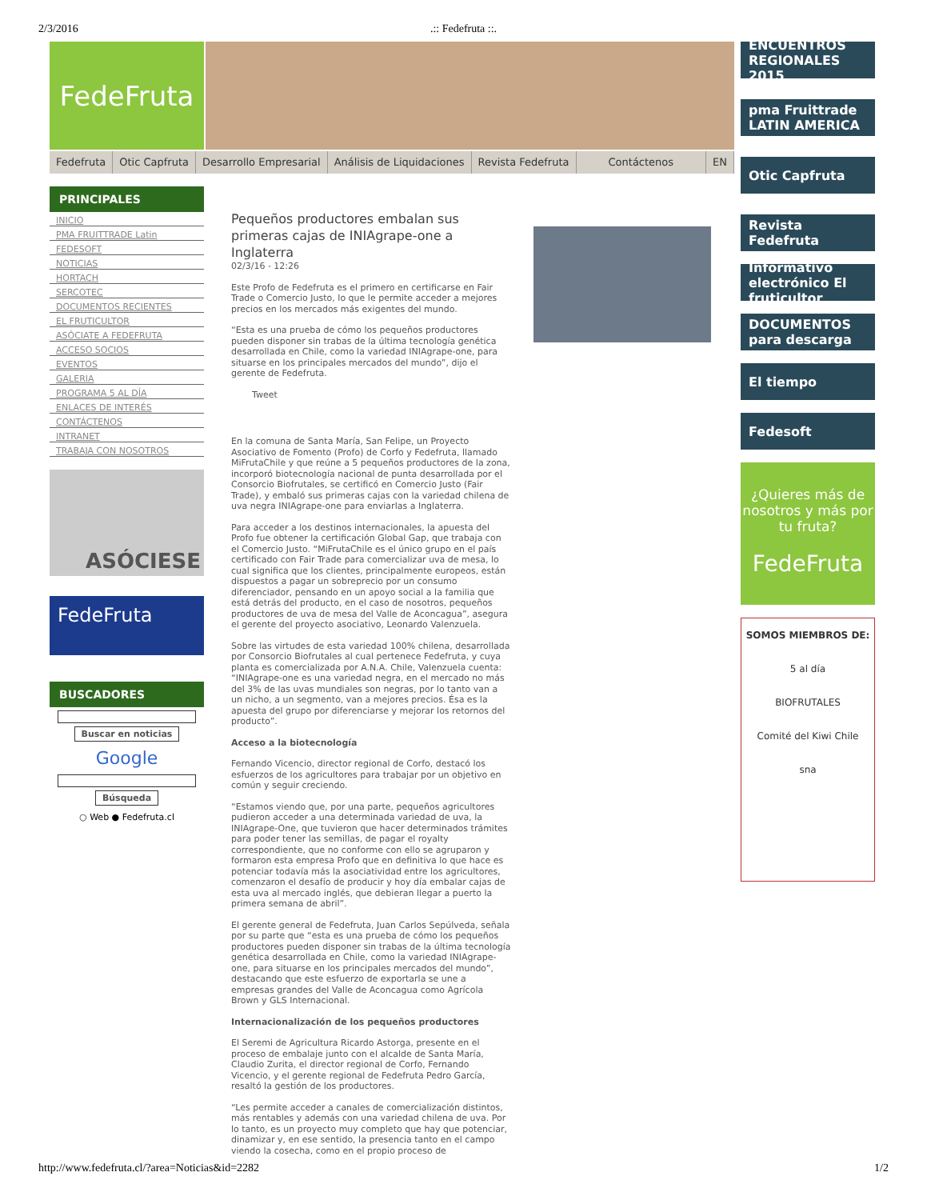2/3/2016.:: Fedefruta ::.
FedeFruta
Fedefruta Otic Capfruta Desarrollo Empresarial Análisis de Liquidaciones Revista Fedefruta Contáctenos EN
PRINCIPALES
INICIO
PMA FRUITTRADE Latin
FEDESOFT
NOTICIAS
HORTACH
SERCOTEC
DOCUMENTOS RECIENTES
EL FRUTICULTOR
ASÓCIATE A FEDEFRUTA
ACCESO SOCIOS
EVENTOS
GALERIA
PROGRAMA 5 AL DÍA
ENLACES DE INTERÉS
CONTÁCTENOS
INTRANET
TRABAJA CON NOSOTROS
ASÓCIESE
FedeFruta
BUSCADORES
Buscar en noticias
Google
Búsqueda
○ Web ● Fedefruta.cl
Pequeños productores embalan sus primeras cajas de INIAgrape-one a Inglaterra
02/3/16 - 12:26
Este Profo de Fedefruta es el primero en certificarse en Fair Trade o Comercio Justo, lo que le permite acceder a mejores precios en los mercados más exigentes del mundo.
“Esta es una prueba de cómo los pequeños productores pueden disponer sin trabas de la última tecnología genética desarrollada en Chile, como la variedad INIAgrape-one, para situarse en los principales mercados del mundo”, dijo el gerente de Fedefruta.
Tweet
En la comuna de Santa María, San Felipe, un Proyecto Asociativo de Fomento (Profo) de Corfo y Fedefruta, llamado MiFrutaChile y que reúne a 5 pequeños productores de la zona, incorporó biotecnología nacional de punta desarrollada por el Consorcio Biofrutales, se certificó en Comercio Justo (Fair Trade), y embaló sus primeras cajas con la variedad chilena de uva negra INIAgrape-one para enviarlas a Inglaterra.
Para acceder a los destinos internacionales, la apuesta del Profo fue obtener la certificación Global Gap, que trabaja con el Comercio Justo. “MiFrutaChile es el único grupo en el país certificado con Fair Trade para comercializar uva de mesa, lo cual significa que los clientes, principalmente europeos, están dispuestos a pagar un sobreprecio por un consumo diferenciador, pensando en un apoyo social a la familia que está detrás del producto, en el caso de nosotros, pequeños productores de uva de mesa del Valle de Aconcagua”, asegura el gerente del proyecto asociativo, Leonardo Valenzuela.
Sobre las virtudes de esta variedad 100% chilena, desarrollada por Consorcio Biofrutales al cual pertenece Fedefruta, y cuya planta es comercializada por A.N.A. Chile, Valenzuela cuenta: “INIAgrape-one es una variedad negra, en el mercado no más del 3% de las uvas mundiales son negras, por lo tanto van a un nicho, a un segmento, van a mejores precios. Ésa es la apuesta del grupo por diferenciarse y mejorar los retornos del producto”.
Acceso a la biotecnología
Fernando Vicencio, director regional de Corfo, destacó los esfuerzos de los agricultores para trabajar por un objetivo en común y seguir creciendo.
“Estamos viendo que, por una parte, pequeños agricultores pudieron acceder a una determinada variedad de uva, la INIAgrape-One, que tuvieron que hacer determinados trámites para poder tener las semillas, de pagar el royalty correspondiente, que no conforme con ello se agruparon y formaron esta empresa Profo que en definitiva lo que hace es potenciar todavía más la asociatividad entre los agricultores, comenzaron el desafío de producir y hoy día embalar cajas de esta uva al mercado inglés, que debieran llegar a puerto la primera semana de abril”.
El gerente general de Fedefruta, Juan Carlos Sepúlveda, señala por su parte que “esta es una prueba de cómo los pequeños productores pueden disponer sin trabas de la última tecnología genética desarrollada en Chile, como la variedad INIAgrape-one, para situarse en los principales mercados del mundo”, destacando que este esfuerzo de exportarla se une a empresas grandes del Valle de Aconcagua como Agrícola Brown y GLS Internacional.
Internacionalización de los pequeños productores
El Seremi de Agricultura Ricardo Astorga, presente en el proceso de embalaje junto con el alcalde de Santa María, Claudio Zurita, el director regional de Corfo, Fernando Vicencio, y el gerente regional de Fedefruta Pedro García, resaltó la gestión de los productores.
“Les permite acceder a canales de comercialización distintos, más rentables y además con una variedad chilena de uva. Por lo tanto, es un proyecto muy completo que hay que potenciar, dinamizar y, en ese sentido, la presencia tanto en el campo viendo la cosecha, como en el propio proceso de
ENCUENTROS REGIONALES 2015
pma Fruittrade LATIN AMERICA
Otic Capfruta
Revista Fedefruta
Informativo electrónico El fruticultor
DOCUMENTOS para descarga
El tiempo
Fedesoft
¿Quieres más de nosotros y más por tu fruta?
FedeFruta
SOMOS MIEMBROS DE:
5 al día
BIOFRUTALES
Comité del Kiwi Chile
sna
http://www.fedefruta.cl/?area=Noticias&id=2282 1/2